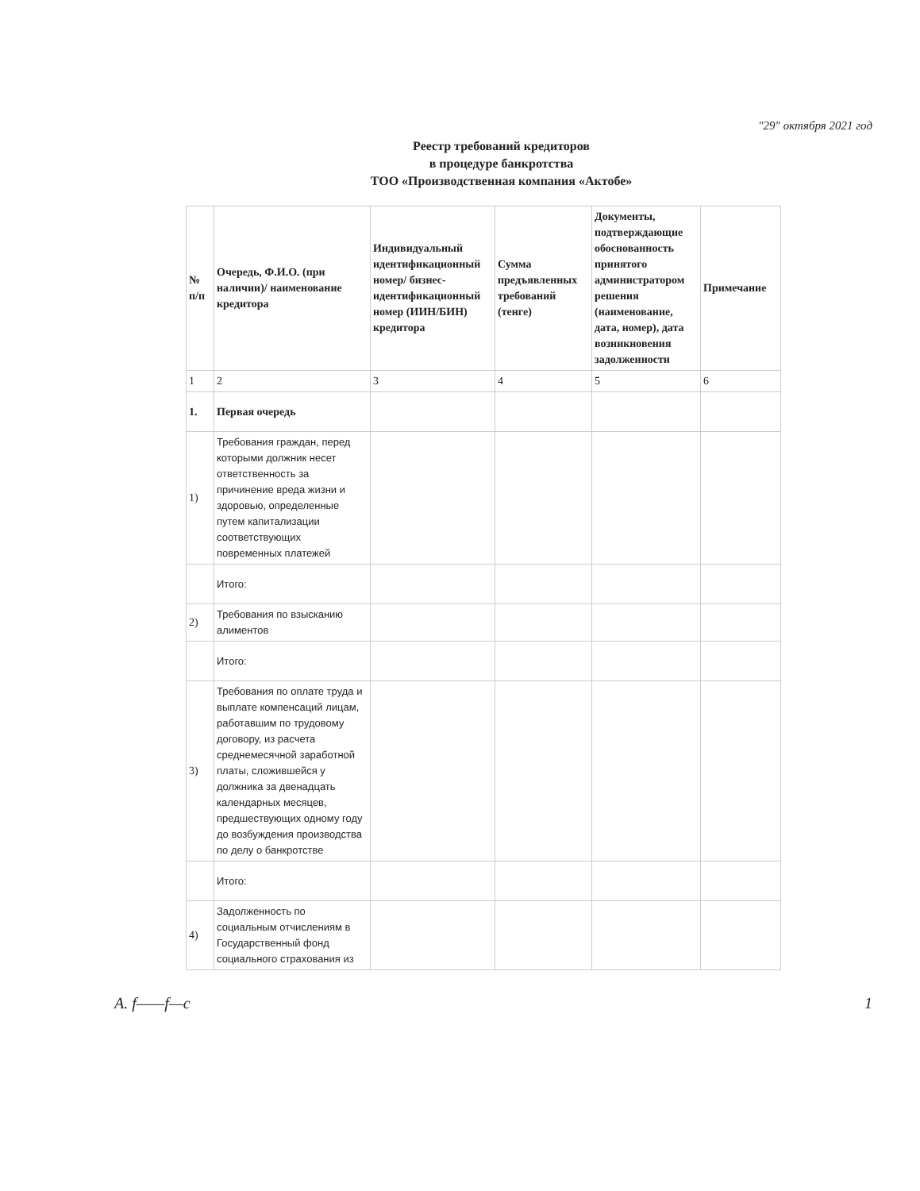"29" октября 2021 год
Реестр требований кредиторов
в процедуре банкротства
ТОО «Производственная компания «Актобе»
| № п/п | Очередь, Ф.И.О. (при наличии)/ наименование кредитора | Индивидуальный идентификационный номер/ бизнес-идентификационный номер (ИИН/БИН) кредитора | Сумма предъявленных требований (тенге) | Документы, подтверждающие обоснованность принятого администратором решения (наименование, дата, номер), дата возникновения задолженности | Примечание |
| --- | --- | --- | --- | --- | --- |
| 1 | 2 | 3 | 4 | 5 | 6 |
| 1. | Первая очередь | | | | |
| 1) | Требования граждан, перед которыми должник несет ответственность за причинение вреда жизни и здоровью, определенные путем капитализации соответствующих повременных платежей | | | | |
| | Итого: | | | | |
| 2) | Требования по взысканию алиментов | | | | |
| | Итого: | | | | |
| 3) | Требования по оплате труда и выплате компенсаций лицам, работавшим по трудовому договору, из расчета среднемесячной заработной платы, сложившейся у должника за двенадцать календарных месяцев, предшествующих одному году до возбуждения производства по делу о банкротстве | | | | |
| | Итого: | | | | |
| 4) | Задолженность по социальным отчислениям в Государственный фонд социального страхования из | | | | |
A. f——f—c 1